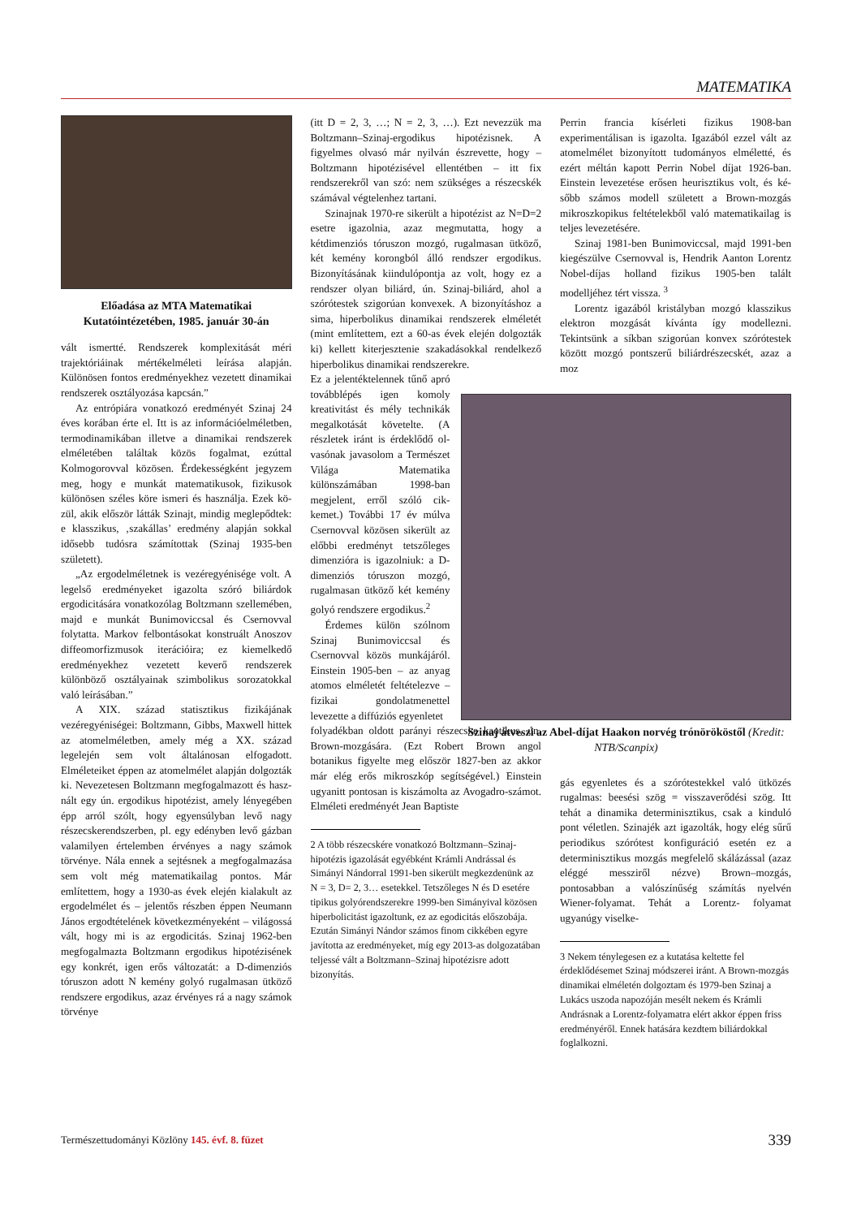MATEMATIKA
Előadása az MTA Matematikai Kutatóintézetében, 1985. január 30-án
vált ismertté. Rendszerek komplexitását mé­ri trajektóriáinak mértékelméleti leírása alap­ján. Különösen fontos eredményekhez vezetett dinamikai rendszerek osztályozása kapcsán.”
Az entrópiára vonatkozó eredményét Szinaj 24 éves korában érte el. Itt is az infor­mációelméletben, termodinamikában illetve a dinamikai rendszerek elméletében találtak közös fogalmat, ezúttal Kolmogorovval kö­zösen. Érdekességként jegyzem meg, hogy e munkát matematikusok, fizikusok különö­sen széles köre ismeri és használja. Ezek kö­zül, akik először látták Szinajt, mindig meg­lepődtek: e klasszikus, ‚szakállas’ eredmény alapján sokkal idősebb tudósra számítottak (Szinaj 1935-ben született).
„Az ergodelméletnek is vezéregyénisé­ge volt. A legelső eredményeket igazolta szóró biliárdok ergodicitására vonatkozó­lag Boltzmann szellemében, majd e mun­kát Bunimoviccsal és Csernovval folytatta. Markov felbontásokat konstruált Anoszov diffeomorfizmusok iterációira; ez kiemelke­dő eredményekhez vezetett keverő rendsze­rek különböző osztályainak szimbolikus so­rozatokkal való leírásában.”
A XIX. század statisztikus fizikájá­nak vezéregyéniségei: Boltzmann, Gibbs, Maxwell hittek az atomelméletben, amely még a XX. század legelején sem volt álta­lánosan elfogadott. Elméleteiket éppen az atomelmélet alapján dolgozták ki. Neveze­tesen Boltzmann megfogalmazott és hasz­nált egy ún. ergodikus hipotézist, amely lényegében épp arról szólt, hogy egyen­súlyban levő nagy részecskerendszerben, pl. egy edényben levő gázban valamilyen értelemben érvényes a nagy számok törvé­nye. Nála ennek a sejtésnek a megfogalma­zása sem volt még matematikailag pontos. Már említettem, hogy a 1930-as évek elején kialakult az ergodelmélet és – jelentős rész­ben éppen Neumann János ergodtételének következményeként – világossá vált, hogy mi is az ergodicitás. Szinaj 1962-ben megfogalmazta Boltzmann ergodikus hipo­tézisének egy konkrét, igen erős változatát: a D-dimenziós tóruszon adott N kemény go­lyó rugalmasan ütköző rendszere ergodikus, azaz érvényes rá a nagy számok törvénye
(itt D = 2, 3, …; N = 2, 3, …). Ezt nevez­zük ma Boltzmann–Szinaj-ergodikus hipo­tézisnek. A figyelmes olvasó már nyilván észrevette, hogy – Boltzmann hipotézisével ellentétben – itt fix rendszerekről van szó: nem szükséges a részecskék számával vég­telenhez tartani.
Szinajnak 1970-re sikerült a hipotézist az N=D=2 esetre igazolnia, azaz megmutatta, hogy a kétdimenziós tóruszon mozgó, ru­galmasan ütköző, két kemény korongból ál­ló rendszer ergodikus. Bizonyításának kiin­dulópontja az volt, hogy ez a rendszer olyan biliárd, ún. Szinaj-biliárd, ahol a szórótestek szigorúan konvexek. A bizonyításhoz a sima, hiperbolikus dinamikai rendszerek elméletét (mint említettem, ezt a 60-as évek elején dol­gozták ki) kellett kiterjesztenie szakadásokkal rendelkező hiperbolikus dinamikai rendsze­rekre.
Ez a jelentéktelen­nek tűnő apró továbblépés igen komoly kreativitást és mély technikák megalko­tását követelte. (A részle­tek iránt is érdeklődő ol­vasónak javasolom a Ter­mészet Világa Matematika különszámában 1998-ban megjelent, erről szóló cik­kemet.) További 17 év múl­va Csernovval közösen si­került az előbbi eredményt tetszőleges dimenzióra is igazolniuk: a D-dimenziós tóruszon mozgó, rugalma­san ütköző két kemény go­lyó rendszere ergodikus.<sup>2</sup>
Érdemes külön szól­nom Szinaj Bunimoviccsal és Csernovval közös mun­kájáról. Einstein 1905-ben – az anyag atomos elmé­letét feltételezve – fizikai gondolatmenettel levezet­te a diffúziós egyenletet
folyadékban oldott parányi részecske ka­otikus, ún. Brown-mozgására. (Ezt Ro­bert Brown angol botanikus figyelte meg először 1827-ben az akkor már elég erős mikroszkóp segítségével.) Einstein ugyanitt pontosan is kiszámolta az Avogadro-szá­mot. Elméleti eredményét Jean Baptiste
2 A több részecskére vonatkozó Boltzmann–Szinaj-hipotézis igazolását egyébként Krámli Andrással és Simányi Nándorral 1991-ben sikerült megkezdenünk az N = 3, D= 2, 3… esetekkel. Tetszőleges N és D esetére tipikus golyórendszerekre 1999-ben Simányival közösen hiperbolicitást igazoltunk, ez az egodicitás előszobája. Ezután Simányi Nándor számos finom cikkében egyre javította az eredményeket, míg egy 2013-as dolgozatában teljessé vált a Boltzmann–Szinaj hipotézisre adott bizonyítás.
Perrin francia kísérleti fizikus 1908-ban experimentálisan is igazolta. Igazából ez­zel vált az atomelmélet bizonyított tudo­mányos elméletté, és ezért méltán kapott Perrin Nobel díjat 1926-ban. Einstein le­vezetése erősen heurisztikus volt, és ké­sőbb számos modell született a Brown-mozgás mikroszkopikus feltételekből va­ló matematikailag is teljes levezetésére.
Szinaj 1981-ben Bunimoviccsal, majd 1991-ben kiegészülve Csernovval is, Hendrik Aanton Lorentz Nobel-díjas hol­land fizikus 1905-ben talált modelljéhez tért vissza. <sup>3</sup>
Lorentz igazából kristályban mozgó klasszikus elektron mozgását kívánta így modellezni. Tekintsünk a síkban szigo­rúan konvex szórótestek között mozgó pontszerű biliárdrészecskét, azaz a moz­
Szinaj átveszi az Abel-díjat Haakon norvég trónörököstől (Kredit: NTB/Scanpix)
gás egyenletes és a szórótestekkel való ütközés rugalmas: beesési szög = vissza­verődési szög. Itt tehát a dinamika deter­minisztikus, csak a kinduló pont vélet­len. Szinajék azt igazolták, hogy elég sűrű periodikus szórótest konfiguráció esetén ez a determinisztikus mozgás megfelelő skálázással (azaz eléggé messziről nézve) Brown–mozgás, pontosabban a valószí­nűség számítás nyelvén Wiener-folyamat. Tehát a Lorentz- folyamat ugyanúgy viselke-
3 Nekem ténylegesen ez a kutatása keltette fel érdeklődésemet Szinaj módszerei iránt. A Brown-mozgás dinamikai elméletén dol­goztam és 1979-ben Szinaj a Lukács uszoda napozóján mesélt nekem és Krámli Andrásnak a Lorentz-folyamatra elért akkor éppen friss eredményéről. Ennek hatására kezdtem biliár­dokkal foglalkozni.
Természettudományi Közlöny 145. évf. 8. füzet 339